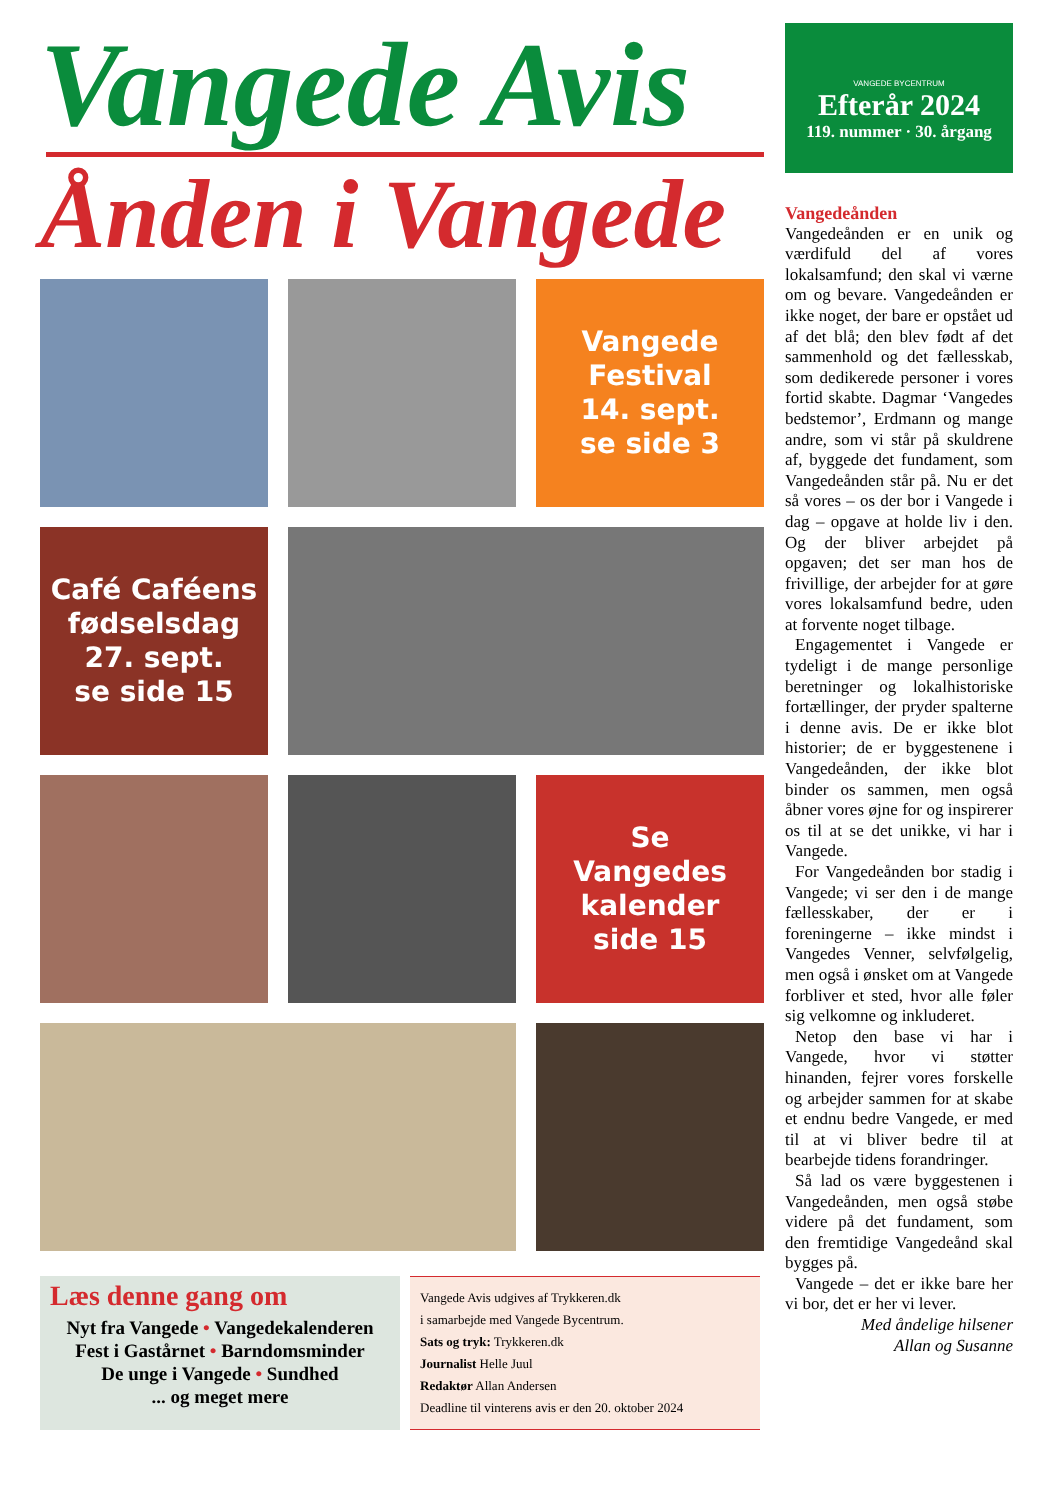Vangede Avis
Ånden i Vangede
Vangede
Festival
14. sept.
se side 3
Café Caféens
fødselsdag
27. sept.
se side 15
Se
Vangedes
kalender
side 15
Læs denne gang om
Nyt fra Vangede • Vangedekalenderen
Fest i Gastårnet • Barndomsminder
De unge i Vangede • Sundhed
... og meget mere
Vangede Avis udgives af Trykkeren.dk
i samarbejde med Vangede Bycentrum.
Sats og tryk: Trykkeren.dk
Journalist Helle Juul
Redaktør Allan Andersen
Deadline til vinterens avis er den 20. oktober 2024
VANGEDE BYCENTRUM
Efterår 2024
119. nummer · 30. årgang
Vangedeånden
Vangedeånden er en unik og værdifuld del af vores lokalsamfund; den skal vi værne om og bevare. Vangedeånden er ikke noget, der bare er opstået ud af det blå; den blev født af det sammenhold og det fællesskab, som dedikerede personer i vores fortid skabte. Dagmar ‘Vangedes bedstemor’, Erdmann og mange andre, som vi står på skuldrene af, byggede det fundament, som Vangedeånden står på. Nu er det så vores – os der bor i Vangede i dag – opgave at holde liv i den. Og der bliver arbejdet på opgaven; det ser man hos de frivillige, der arbejder for at gøre vores lokalsamfund bedre, uden at forvente noget tilbage.
Engagementet i Vangede er tydeligt i de mange personlige beretninger og lokalhistoriske fortællinger, der pryder spalterne i denne avis. De er ikke blot historier; de er byggestenene i Vangedeånden, der ikke blot binder os sammen, men også åbner vores øjne for og inspirerer os til at se det unikke, vi har i Vangede.
For Vangedeånden bor stadig i Vangede; vi ser den i de mange fællesskaber, der er i foreningerne – ikke mindst i Vangedes Venner, selvfølgelig, men også i ønsket om at Vangede forbliver et sted, hvor alle føler sig velkomne og inkluderet.
Netop den base vi har i Vangede, hvor vi støtter hinanden, fejrer vores forskelle og arbejder sammen for at skabe et endnu bedre Vangede, er med til at vi bliver bedre til at bearbejde tidens forandringer.
Så lad os være byggestenen i Vangedeånden, men også støbe videre på det fundament, som den fremtidige Vangedeånd skal bygges på.
Vangede – det er ikke bare her vi bor, det er her vi lever.
Med åndelige hilsener
Allan og Susanne